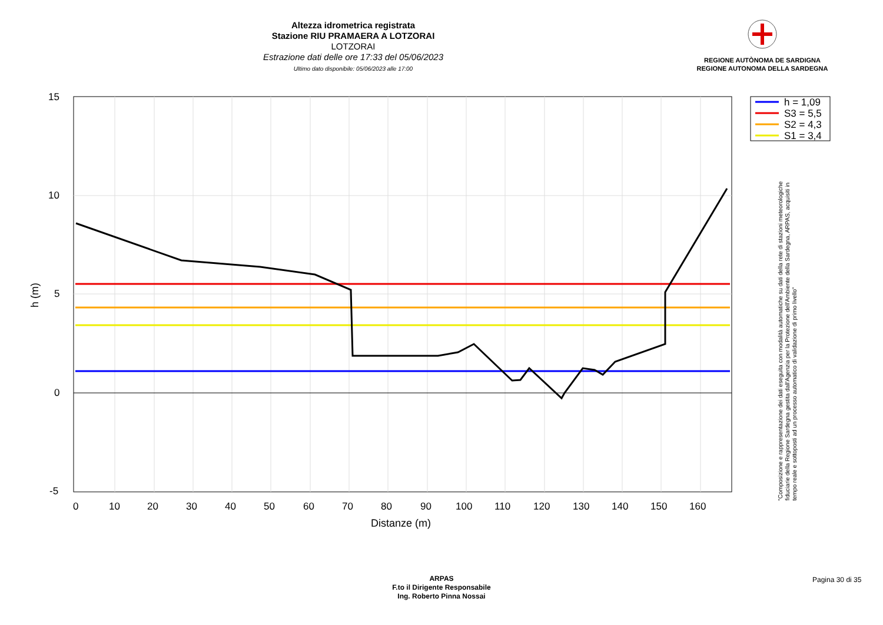Altezza idrometrica registrata
Stazione RIU PRAMAERA A LOTZORAI
LOTZORAI
Estrazione dati delle ore 17:33 del 05/06/2023
Ultimo dato disponibile: 05/06/2023 alle 17:00
REGIONE AUTÒNOMA DE SARDIGNA
REGIONE AUTONOMA DELLA SARDEGNA
15
10
5
0
-5
0
10
20
30
40
50
60
70
80
90
100
110
120
130
140
150
160
Distanze (m)
h (m)
h = 1,09
S3 = 5,5
S2 = 4,3
S1 = 3,4
"Composizione e rappresentazione dei dati eseguita con modalità automatiche su dati della rete di stazioni meteorologiche fiduciarie della Regione Sardegna gestita dall'Agenzia per la Protezione dell'Ambiente della Sardegna, ARPAS, acquisiti in tempo reale e sottoposti ad un processo automatico di validazione di primo livello"
ARPAS
F.to il Dirigente Responsabile
Ing. Roberto Pinna Nossai
Pagina 30 di 35